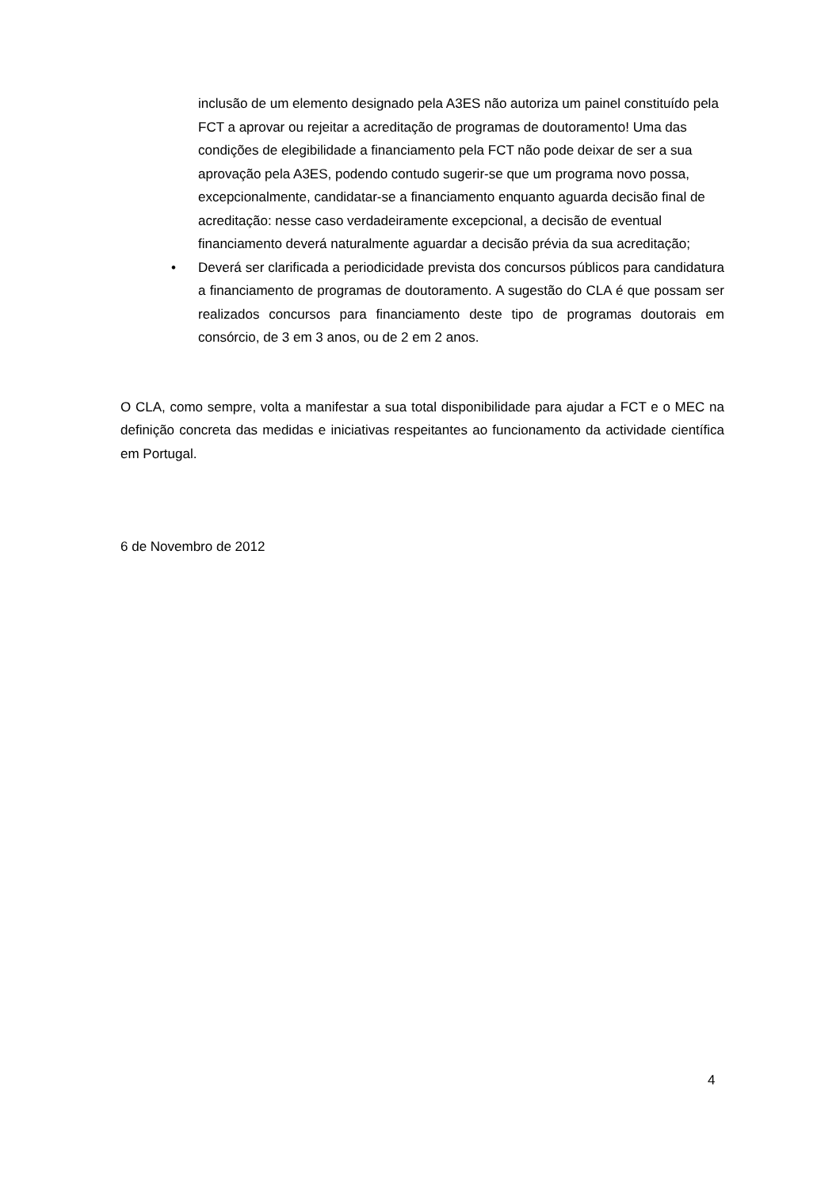inclusão de um elemento designado pela A3ES não autoriza um painel constituído pela FCT a aprovar ou rejeitar a acreditação de programas de doutoramento! Uma das condições de elegibilidade a financiamento pela FCT não pode deixar de ser a sua aprovação pela A3ES, podendo contudo sugerir-se que um programa novo possa, excepcionalmente, candidatar-se a financiamento enquanto aguarda decisão final de acreditação: nesse caso verdadeiramente excepcional, a decisão de eventual financiamento deverá naturalmente aguardar a decisão prévia da sua acreditação;
• Deverá ser clarificada a periodicidade prevista dos concursos públicos para candidatura a financiamento de programas de doutoramento. A sugestão do CLA é que possam ser realizados concursos para financiamento deste tipo de programas doutorais em consórcio, de 3 em 3 anos, ou de 2 em 2 anos.
O CLA, como sempre, volta a manifestar a sua total disponibilidade para ajudar a FCT e o MEC na definição concreta das medidas e iniciativas respeitantes ao funcionamento da actividade científica em Portugal.
6 de Novembro de 2012
4